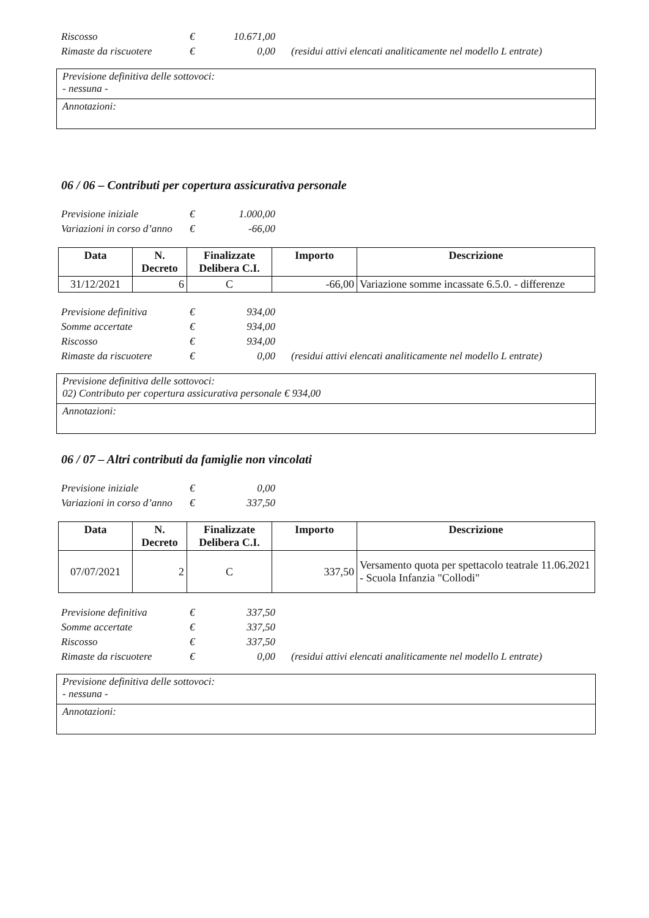| Riscosso | € | 10.671,00 | |
| Rimaste da riscuotere | € | 0,00 | (residui attivi elencati analiticamente nel modello L entrate) |
Previsione definitiva delle sottovoci:
- nessuna -
Annotazioni:
06 / 06 – Contributi per copertura assicurativa personale
| Previsione iniziale | € | 1.000,00 |
| Variazioni in corso d’anno | € | -66,00 |
| Data | N. Decreto | Finalizzate Delibera C.I. | Importo | Descrizione |
| --- | --- | --- | --- | --- |
| 31/12/2021 | 6 | C | -66,00 | Variazione somme incassate 6.5.0. - differenze |
| Previsione definitiva | € | 934,00 | |
| Somme accertate | € | 934,00 | |
| Riscosso | € | 934,00 | |
| Rimaste da riscuotere | € | 0,00 | (residui attivi elencati analiticamente nel modello L entrate) |
Previsione definitiva delle sottovoci:
02) Contributo per copertura assicurativa personale € 934,00
Annotazioni:
06 / 07 – Altri contributi da famiglie non vincolati
| Previsione iniziale | € | 0,00 |
| Variazioni in corso d’anno | € | 337,50 |
| Data | N. Decreto | Finalizzate Delibera C.I. | Importo | Descrizione |
| --- | --- | --- | --- | --- |
| 07/07/2021 | 2 | C | 337,50 | Versamento quota per spettacolo teatrale 11.06.2021 - Scuola Infanzia "Collodi" |
| Previsione definitiva | € | 337,50 | |
| Somme accertate | € | 337,50 | |
| Riscosso | € | 337,50 | |
| Rimaste da riscuotere | € | 0,00 | (residui attivi elencati analiticamente nel modello L entrate) |
Previsione definitiva delle sottovoci:
- nessuna -
Annotazioni: